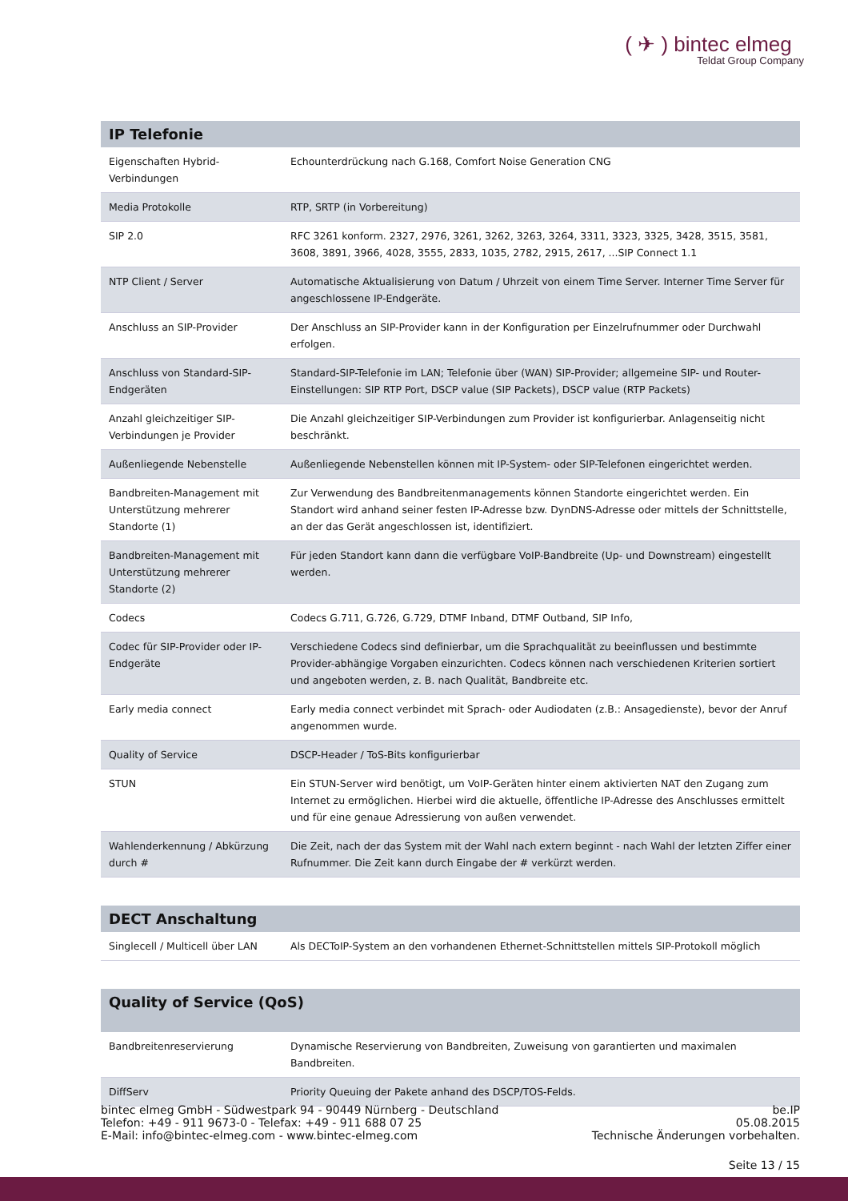( ✈ ) bintec elmeg
Teldat Group Company
| IP Telefonie | |
| --- | --- |
| Eigenschaften Hybrid-Verbindungen | Echounterdrückung nach G.168, Comfort Noise Generation CNG |
| Media Protokolle | RTP, SRTP (in Vorbereitung) |
| SIP 2.0 | RFC 3261 konform. 2327, 2976, 3261, 3262, 3263, 3264, 3311, 3323, 3325, 3428, 3515, 3581, 3608, 3891, 3966, 4028, 3555, 2833, 1035, 2782, 2915, 2617, ...SIP Connect 1.1 |
| NTP Client / Server | Automatische Aktualisierung von Datum / Uhrzeit von einem Time Server. Interner Time Server für angeschlossene IP-Endgeräte. |
| Anschluss an SIP-Provider | Der Anschluss an SIP-Provider kann in der Konfiguration per Einzelrufnummer oder Durchwahl erfolgen. |
| Anschluss von Standard-SIP-Endgeräten | Standard-SIP-Telefonie im LAN; Telefonie über (WAN) SIP-Provider; allgemeine SIP- und Router-Einstellungen: SIP RTP Port, DSCP value (SIP Packets), DSCP value (RTP Packets) |
| Anzahl gleichzeitiger SIP-Verbindungen je Provider | Die Anzahl gleichzeitiger SIP-Verbindungen zum Provider ist konfigurierbar. Anlagenseitig nicht beschränkt. |
| Außenliegende Nebenstelle | Außenliegende Nebenstellen können mit IP-System- oder SIP-Telefonen eingerichtet werden. |
| Bandbreiten-Management mit Unterstützung mehrerer Standorte (1) | Zur Verwendung des Bandbreitenmanagements können Standorte eingerichtet werden. Ein Standort wird anhand seiner festen IP-Adresse bzw. DynDNS-Adresse oder mittels der Schnittstelle, an der das Gerät angeschlossen ist, identifiziert. |
| Bandbreiten-Management mit Unterstützung mehrerer Standorte (2) | Für jeden Standort kann dann die verfügbare VoIP-Bandbreite (Up- und Downstream) eingestellt werden. |
| Codecs | Codecs G.711, G.726, G.729, DTMF Inband, DTMF Outband, SIP Info, |
| Codec für SIP-Provider oder IP-Endgeräte | Verschiedene Codecs sind definierbar, um die Sprachqualität zu beeinflussen und bestimmte Provider-abhängige Vorgaben einzurichten. Codecs können nach verschiedenen Kriterien sortiert und angeboten werden, z. B. nach Qualität, Bandbreite etc. |
| Early media connect | Early media connect verbindet mit Sprach- oder Audiodaten (z.B.: Ansagedienste), bevor der Anruf angenommen wurde. |
| Quality of Service | DSCP-Header / ToS-Bits konfigurierbar |
| STUN | Ein STUN-Server wird benötigt, um VoIP-Geräten hinter einem aktivierten NAT den Zugang zum Internet zu ermöglichen. Hierbei wird die aktuelle, öffentliche IP-Adresse des Anschlusses ermittelt und für eine genaue Adressierung von außen verwendet. |
| Wahlenderkennung / Abkürzung durch # | Die Zeit, nach der das System mit der Wahl nach extern beginnt - nach Wahl der letzten Ziffer einer Rufnummer. Die Zeit kann durch Eingabe der # verkürzt werden. |
| DECT Anschaltung | |
| --- | --- |
| Singlecell / Multicell über LAN | Als DECToIP-System an den vorhandenen Ethernet-Schnittstellen mittels SIP-Protokoll möglich |
| Quality of Service (QoS) | |
| --- | --- |
| Bandbreitenreservierung | Dynamische Reservierung von Bandbreiten, Zuweisung von garantierten und maximalen Bandbreiten. |
| DiffServ | Priority Queuing der Pakete anhand des DSCP/TOS-Felds. |
bintec elmeg GmbH - Südwestpark 94 - 90449 Nürnberg - Deutschland
Telefon: +49 - 911 9673-0 - Telefax: +49 - 911 688 07 25
E-Mail: info@bintec-elmeg.com - www.bintec-elmeg.com
be.IP
05.08.2015
Technische Änderungen vorbehalten.
Seite 13 / 15